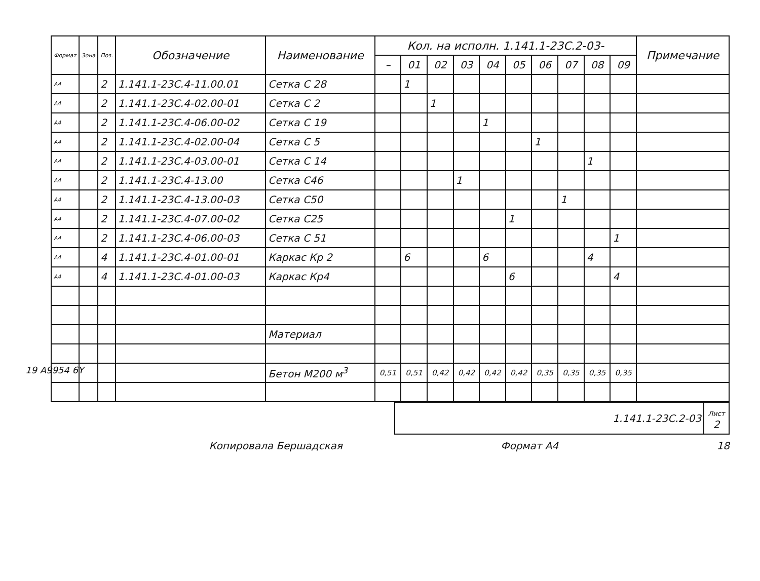19 A9954 6Y
| Формат | Зона | Поз. | Обозначение | Наименование | Кол. на исполн. 1.141.1-23С.2-03- | | | | | | | | | | Примечание |
| --- | --- | --- | --- | --- | --- | --- | --- | --- | --- | --- | --- | --- | --- | --- | --- |
| | | | | | – | 01 | 02 | 03 | 04 | 05 | 06 | 07 | 08 | 09 | |
| А4 | | 2 | 1.141.1-23С.4-11.00.01 | Сетка С 28 | | 1 | | | | | | | | | |
| А4 | | 2 | 1.141.1-23С.4-02.00-01 | Сетка С 2 | | | 1 | | | | | | | | |
| А4 | | 2 | 1.141.1-23С.4-06.00-02 | Сетка С 19 | | | | | 1 | | | | | | |
| А4 | | 2 | 1.141.1-23С.4-02.00-04 | Сетка С 5 | | | | | | | 1 | | | | |
| А4 | | 2 | 1.141.1-23С.4-03.00-01 | Сетка С 14 | | | | | | | | | 1 | | |
| А4 | | 2 | 1.141.1-23С.4-13.00 | Сетка С46 | | | | 1 | | | | | | | |
| А4 | | 2 | 1.141.1-23С.4-13.00-03 | Сетка С50 | | | | | | | | 1 | | | |
| А4 | | 2 | 1.141.1-23С.4-07.00-02 | Сетка С25 | | | | | | 1 | | | | | |
| А4 | | 2 | 1.141.1-23С.4-06.00-03 | Сетка С 51 | | | | | | | | | | 1 | |
| А4 | | 4 | 1.141.1-23С.4-01.00-01 | Каркас Кр 2 | | 6 | | | 6 | | | | 4 | | |
| А4 | | 4 | 1.141.1-23С.4-01.00-03 | Каркас Кр4 | | | | | | 6 | | | | 4 | |
| | | | | Материал | | | | | | | | | | | |
| | | | | Бетон М200 м<sup>3</sup> | 0,51 | 0,51 | 0,42 | 0,42 | 0,42 | 0,42 | 0,35 | 0,35 | 0,35 | 0,35 | |
| | 1.141.1-23С.2-03 | Лист 2 |
Копировала Бершадская Формат А4 18